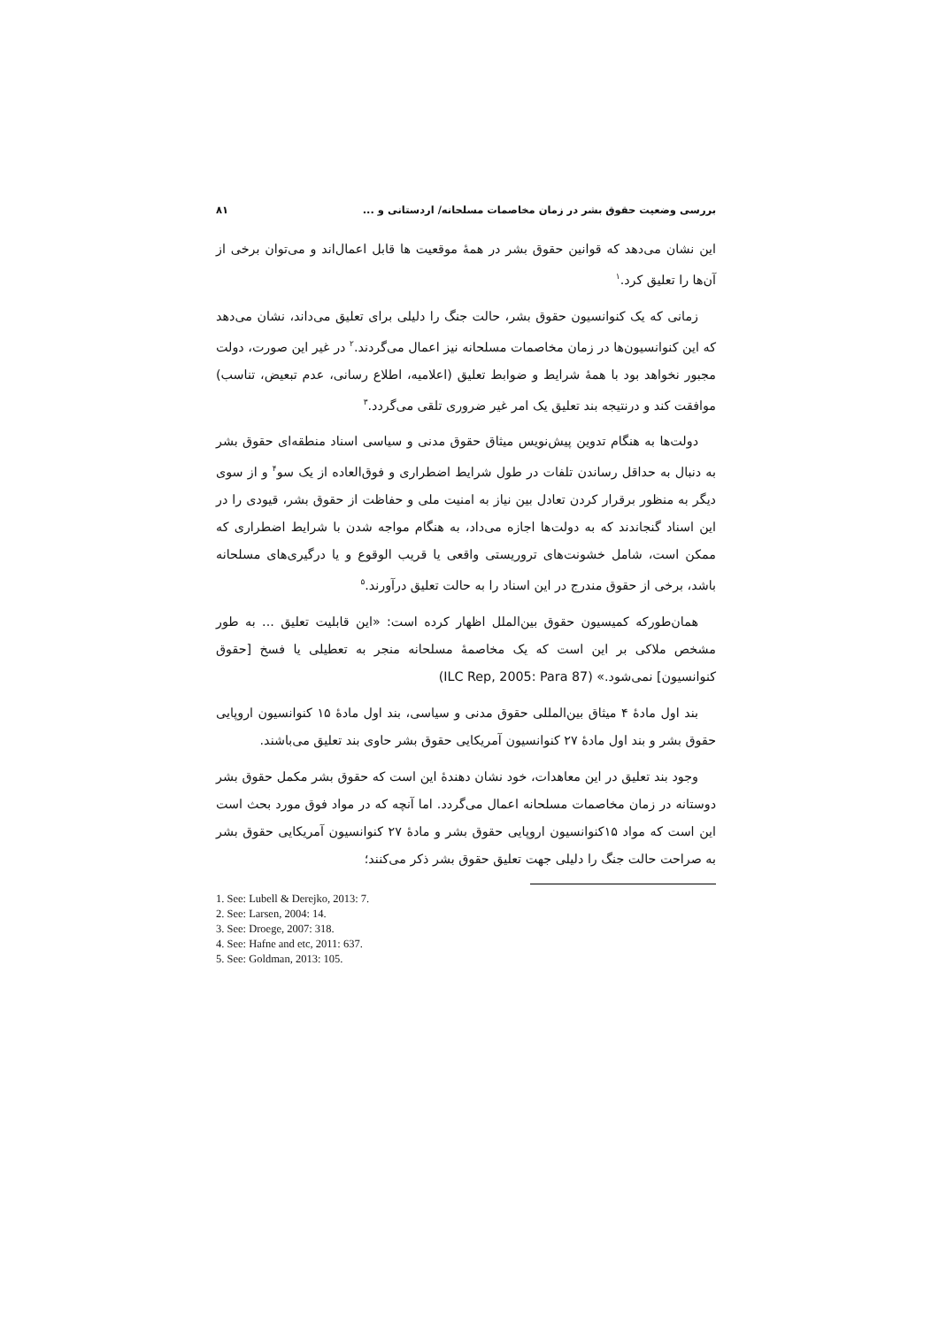بررسی وضعیت حقوق بشر در زمان مخاصمات مسلحانه/ اردستانی و ... ۸۱
این نشان می‌دهد که قوانین حقوق بشر در همهٔ موقعیت ها قابل اعمال‌اند و می‌توان برخی از آن‌ها را تعلیق کرد.<sup>۱</sup>
زمانی که یک کنوانسیون حقوق بشر، حالت جنگ را دلیلی برای تعلیق می‌داند، نشان می‌دهد که این کنوانسیون‌ها در زمان مخاصمات مسلحانه نیز اعمال می‌گردند.<sup>۲</sup> در غیر این صورت، دولت مجبور نخواهد بود با همهٔ شرایط و ضوابط تعلیق (اعلامیه، اطلاع رسانی، عدم تبعیض، تناسب) موافقت کند و درنتیجه بند تعلیق یک امر غیر ضروری تلقی می‌گردد.<sup>۳</sup>
دولت‌ها به هنگام تدوین پیش‌نویس میثاق حقوق مدنی و سیاسی اسناد منطقه‌ای حقوق بشر به دنبال به حداقل رساندن تلفات در طول شرایط اضطراری و فوق‌العاده از یک سو<sup>۴</sup> و از سوی دیگر به منظور برقرار کردن تعادل بین نیاز به امنیت ملی و حفاظت از حقوق بشر، قیودی را در این اسناد گنجاندند که به دولت‌ها اجازه می‌داد، به هنگام مواجه شدن با شرایط اضطراری که ممکن است، شامل خشونت‌های تروریستی واقعی یا قریب الوقوع و یا درگیری‌های مسلحانه باشد، برخی از حقوق مندرج در این اسناد را به حالت تعلیق درآورند.<sup>۵</sup>
همان‌طورکه کمیسیون حقوق بین‌الملل اظهار کرده است: «این قابلیت تعلیق ... به طور مشخص ملاکی بر این است که یک مخاصمهٔ مسلحانه منجر به تعطیلی یا فسخ [حقوق کنوانسیون] نمی‌شود.» (ILC Rep, 2005: Para 87)
بند اول مادهٔ ۴ میثاق بین‌المللی حقوق مدنی و سیاسی، بند اول مادهٔ ۱۵ کنوانسیون اروپایی حقوق بشر و بند اول مادهٔ ۲۷ کنوانسیون آمریکایی حقوق بشر حاوی بند تعلیق می‌باشند.
وجود بند تعلیق در این معاهدات، خود نشان دهندهٔ این است که حقوق بشر مکمل حقوق بشر دوستانه در زمان مخاصمات مسلحانه اعمال می‌گردد. اما آنچه که در مواد فوق مورد بحث است این است که مواد ۱۵کنوانسیون اروپایی حقوق بشر و مادهٔ ۲۷ کنوانسیون آمریکایی حقوق بشر به صراحت حالت جنگ را دلیلی جهت تعلیق حقوق بشر ذکر می‌کنند؛
1. See: Lubell & Derejko, 2013: 7.
2. See: Larsen, 2004: 14.
3. See: Droege, 2007: 318.
4. See: Hafne and etc, 2011: 637.
5. See: Goldman, 2013: 105.